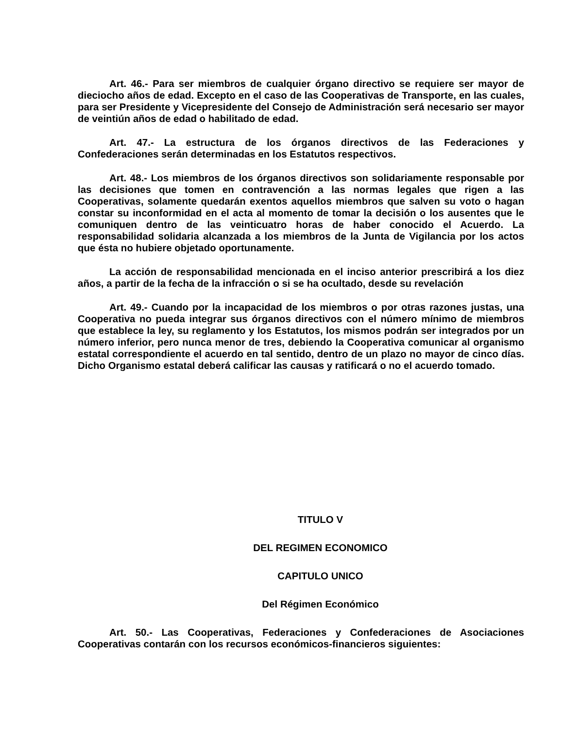Art. 46.- Para ser miembros de cualquier órgano directivo se requiere ser mayor de dieciocho años de edad. Excepto en el caso de las Cooperativas de Transporte, en las cuales, para ser Presidente y Vicepresidente del Consejo de Administración será necesario ser mayor de veintiún años de edad o habilitado de edad.
Art. 47.- La estructura de los órganos directivos de las Federaciones y Confederaciones serán determinadas en los Estatutos respectivos.
Art. 48.- Los miembros de los órganos directivos son solidariamente responsable por las decisiones que tomen en contravención a las normas legales que rigen a las Cooperativas, solamente quedarán exentos aquellos miembros que salven su voto o hagan constar su inconformidad en el acta al momento de tomar la decisión o los ausentes que le comuniquen dentro de las veinticuatro horas de haber conocido el Acuerdo. La responsabilidad solidaria alcanzada a los miembros de la Junta de Vigilancia por los actos que ésta no hubiere objetado oportunamente.
La acción de responsabilidad mencionada en el inciso anterior prescribirá a los diez años, a partir de la fecha de la infracción o si se ha ocultado, desde su revelación
Art. 49.- Cuando por la incapacidad de los miembros o por otras razones justas, una Cooperativa no pueda integrar sus órganos directivos con el número mínimo de miembros que establece la ley, su reglamento y los Estatutos, los mismos podrán ser integrados por un número inferior, pero nunca menor de tres, debiendo la Cooperativa comunicar al organismo estatal correspondiente el acuerdo en tal sentido, dentro de un plazo no mayor de cinco días. Dicho Organismo estatal deberá calificar las causas y ratificará o no el acuerdo tomado.
TITULO V
DEL REGIMEN ECONOMICO
CAPITULO UNICO
Del Régimen Económico
Art. 50.- Las Cooperativas, Federaciones y Confederaciones de Asociaciones Cooperativas contarán con los recursos económicos-financieros siguientes: